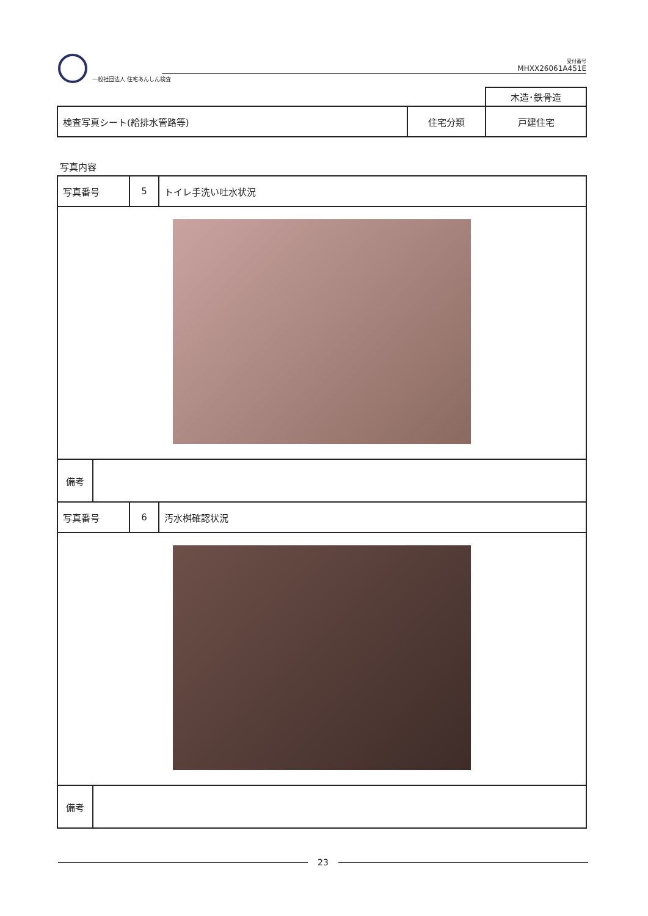一般社団法人 住宅あんしん検査
受付番号
MHXX26061A451E
| | | 木造･鉄骨造 |
| 検査写真シート(給排水管路等) | 住宅分類 | 戸建住宅 |
写真内容
| 写真番号 | 5 | トイレ手洗い吐水状況 |
| / 備考 / / | | |
| 写真番号 | 6 | 汚水桝確認状況 |
| / 備考 / / | | |
23